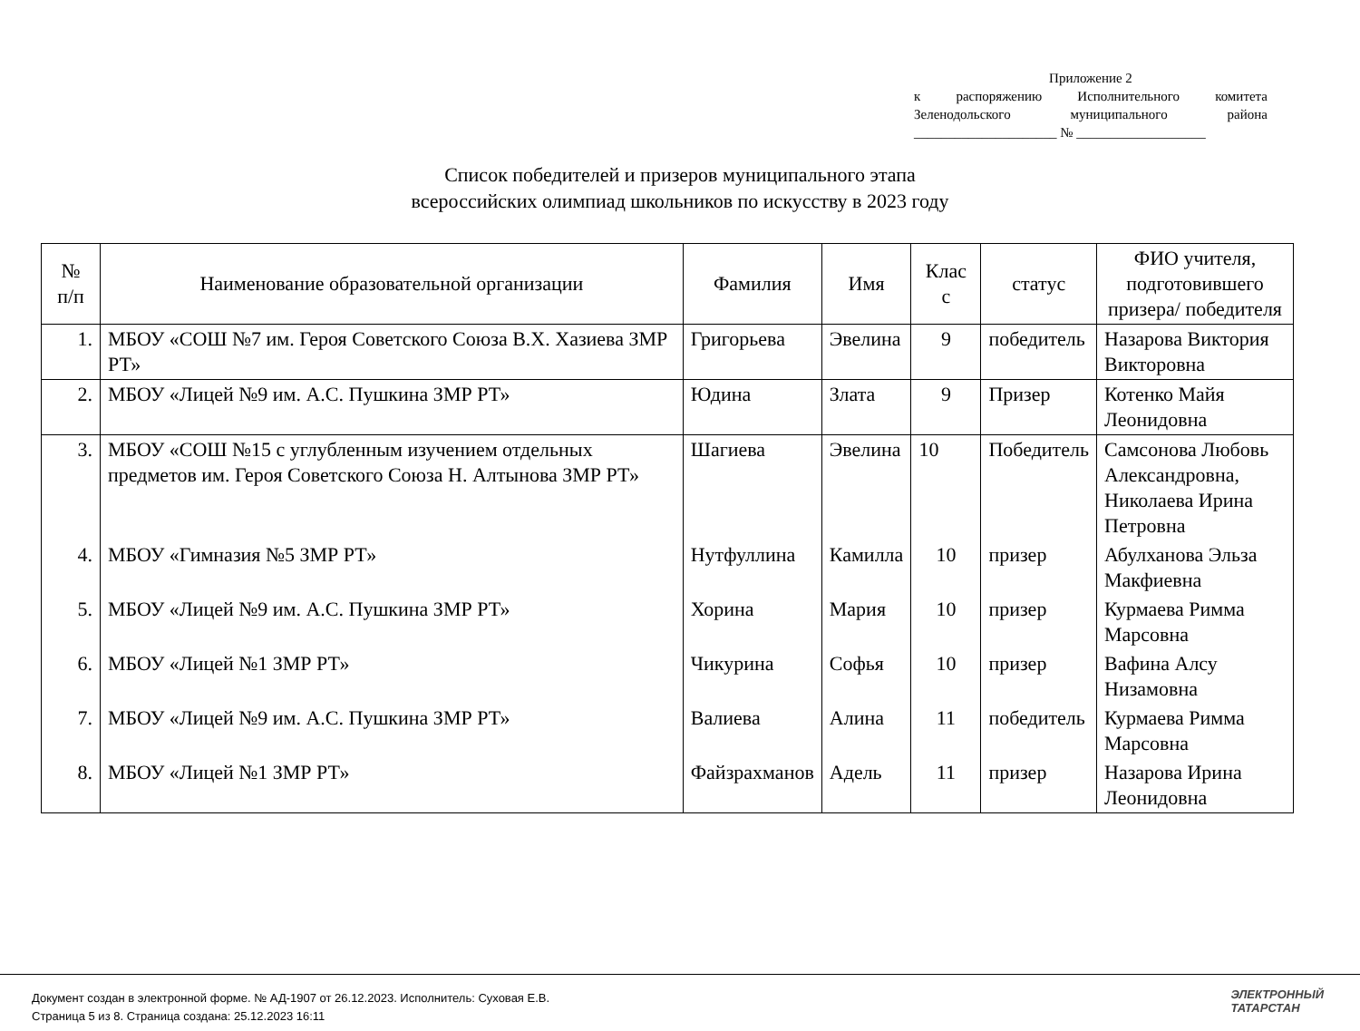Приложение 2
к распоряжению Исполнительного комитета
Зеленодольского муниципального района
_____________________ № ___________________
Список победителей и призеров муниципального этапа
всероссийских олимпиад школьников по искусству в 2023 году
| № п/п | Наименование образовательной организации | Фамилия | Имя | Клас с | статус | ФИО учителя, подготовившего призера/ победителя |
| --- | --- | --- | --- | --- | --- | --- |
| 1. | МБОУ «СОШ №7 им. Героя Советского Союза В.Х. Хазиева ЗМР РТ» | Григорьева | Эвелина | 9 | победитель | Назарова Виктория Викторовна |
| 2. | МБОУ «Лицей №9 им. А.С. Пушкина ЗМР РТ» | Юдина | Злата | 9 | Призер | Котенко Майя Леонидовна |
| 3. | МБОУ «СОШ №15 с углубленным изучением отдельных предметов им. Героя Советского Союза Н. Алтынова ЗМР РТ» | Шагиева | Эвелина | 10 | Победитель | Самсонова Любовь Александровна, Николаева Ирина Петровна |
| 4. | МБОУ «Гимназия №5 ЗМР РТ» | Нутфуллина | Камилла | 10 | призер | Абулханова Эльза Макфиевна |
| 5. | МБОУ «Лицей №9 им. А.С. Пушкина ЗМР РТ» | Хорина | Мария | 10 | призер | Курмаева Римма Марсовна |
| 6. | МБОУ «Лицей №1 ЗМР РТ» | Чикурина | Софья | 10 | призер | Вафина Алсу Низамовна |
| 7. | МБОУ «Лицей №9 им. А.С. Пушкина ЗМР РТ» | Валиева | Алина | 11 | победитель | Курмаева Римма Марсовна |
| 8. | МБОУ «Лицей №1 ЗМР РТ» | Файзрахманов | Адель | 11 | призер | Назарова Ирина Леонидовна |
Документ создан в электронной форме. № АД-1907 от 26.12.2023. Исполнитель: Суховая Е.В.
Страница 5 из 8. Страница создана: 25.12.2023 16:11
ЭЛЕКТРОННЫЙ
ТАТАРСТАН